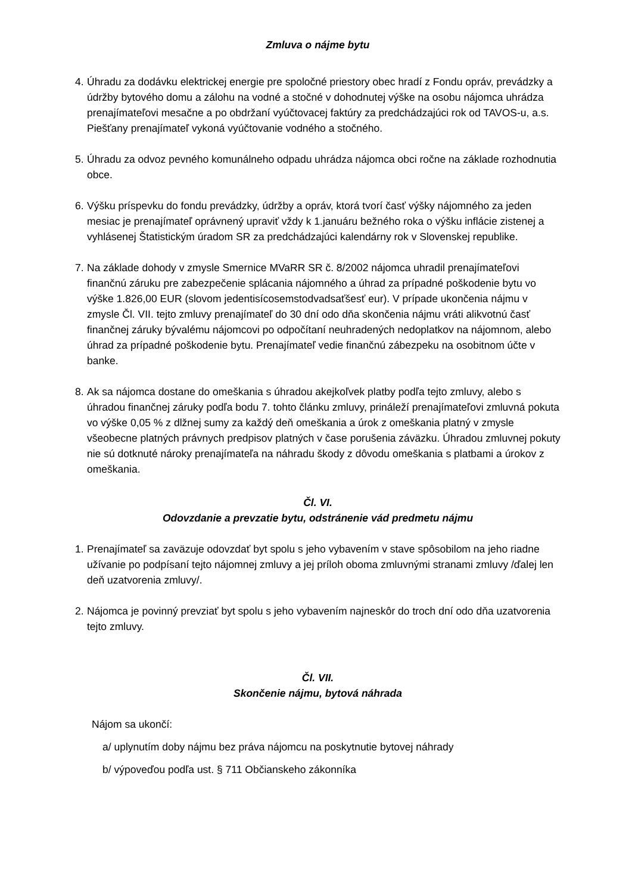Zmluva o nájme bytu
4. Úhradu za dodávku elektrickej energie pre spoločné priestory obec hradí z Fondu opráv, prevádzky a údržby bytového domu a zálohu na vodné a stočné v dohodnutej výške na osobu nájomca uhrádza prenajímateľovi mesačne a po obdržaní vyúčtovacej faktúry za predchádzajúci rok od TAVOS-u, a.s. Piešťany prenajímateľ vykoná vyúčtovanie vodného a stočného.
5. Úhradu za odvoz pevného komunálneho odpadu uhrádza nájomca obci ročne na základe rozhodnutia obce.
6. Výšku príspevku do fondu prevádzky, údržby a opráv, ktorá tvorí časť výšky nájomného za jeden mesiac je prenajímateľ oprávnený upraviť vždy k 1.januáru bežného roka o výšku inflácie zistenej a vyhlásenej Štatistickým úradom SR za predchádzajúci kalendárny rok v Slovenskej republike.
7. Na základe dohody v zmysle Smernice MVaRR SR č. 8/2002 nájomca uhradil prenajímateľovi finančnú záruku pre zabezpečenie splácania nájomného a úhrad za prípadné poškodenie bytu vo výške 1.826,00 EUR (slovom jedentisícosemstodvadsaťšesť eur). V prípade ukončenia nájmu v zmysle Čl. VII. tejto zmluvy prenajímateľ do 30 dní odo dňa skončenia nájmu vráti alikvotnú časť finančnej záruky bývalému nájomcovi po odpočítaní neuhradených nedoplatkov na nájomnom, alebo úhrad za prípadné poškodenie bytu. Prenajímateľ vedie finančnú zábezpeku na osobitnom účte v banke.
8. Ak sa nájomca dostane do omeškania s úhradou akejkoľvek platby podľa tejto zmluvy, alebo s úhradou finančnej záruky podľa bodu 7. tohto článku zmluvy, prináleží prenajímateľovi zmluvná pokuta vo výške 0,05 % z dlžnej sumy za každý deň omeškania a úrok z omeškania platný v zmysle všeobecne platných právnych predpisov platných v čase porušenia záväzku. Úhradou zmluvnej pokuty nie sú dotknuté nároky prenajímateľa na náhradu škody z dôvodu omeškania s platbami a úrokov z omeškania.
Čl. VI.
Odovzdanie a prevzatie bytu, odstránenie vád predmetu nájmu
1. Prenajímateľ sa zaväzuje odovzdať byt spolu s jeho vybavením v stave spôsobilom na jeho riadne užívanie po podpísaní tejto nájomnej zmluvy a jej príloh oboma zmluvnými stranami zmluvy /ďalej len deň uzatvorenia zmluvy/.
2. Nájomca je povinný prevziať byt spolu s jeho vybavením najneskôr do troch dní odo dňa uzatvorenia tejto zmluvy.
Čl. VII.
Skončenie nájmu, bytová náhrada
Nájom sa ukončí:
a/ uplynutím doby nájmu bez práva nájomcu na poskytnutie bytovej náhrady
b/ výpoveďou podľa ust. § 711 Občianskeho zákonníka